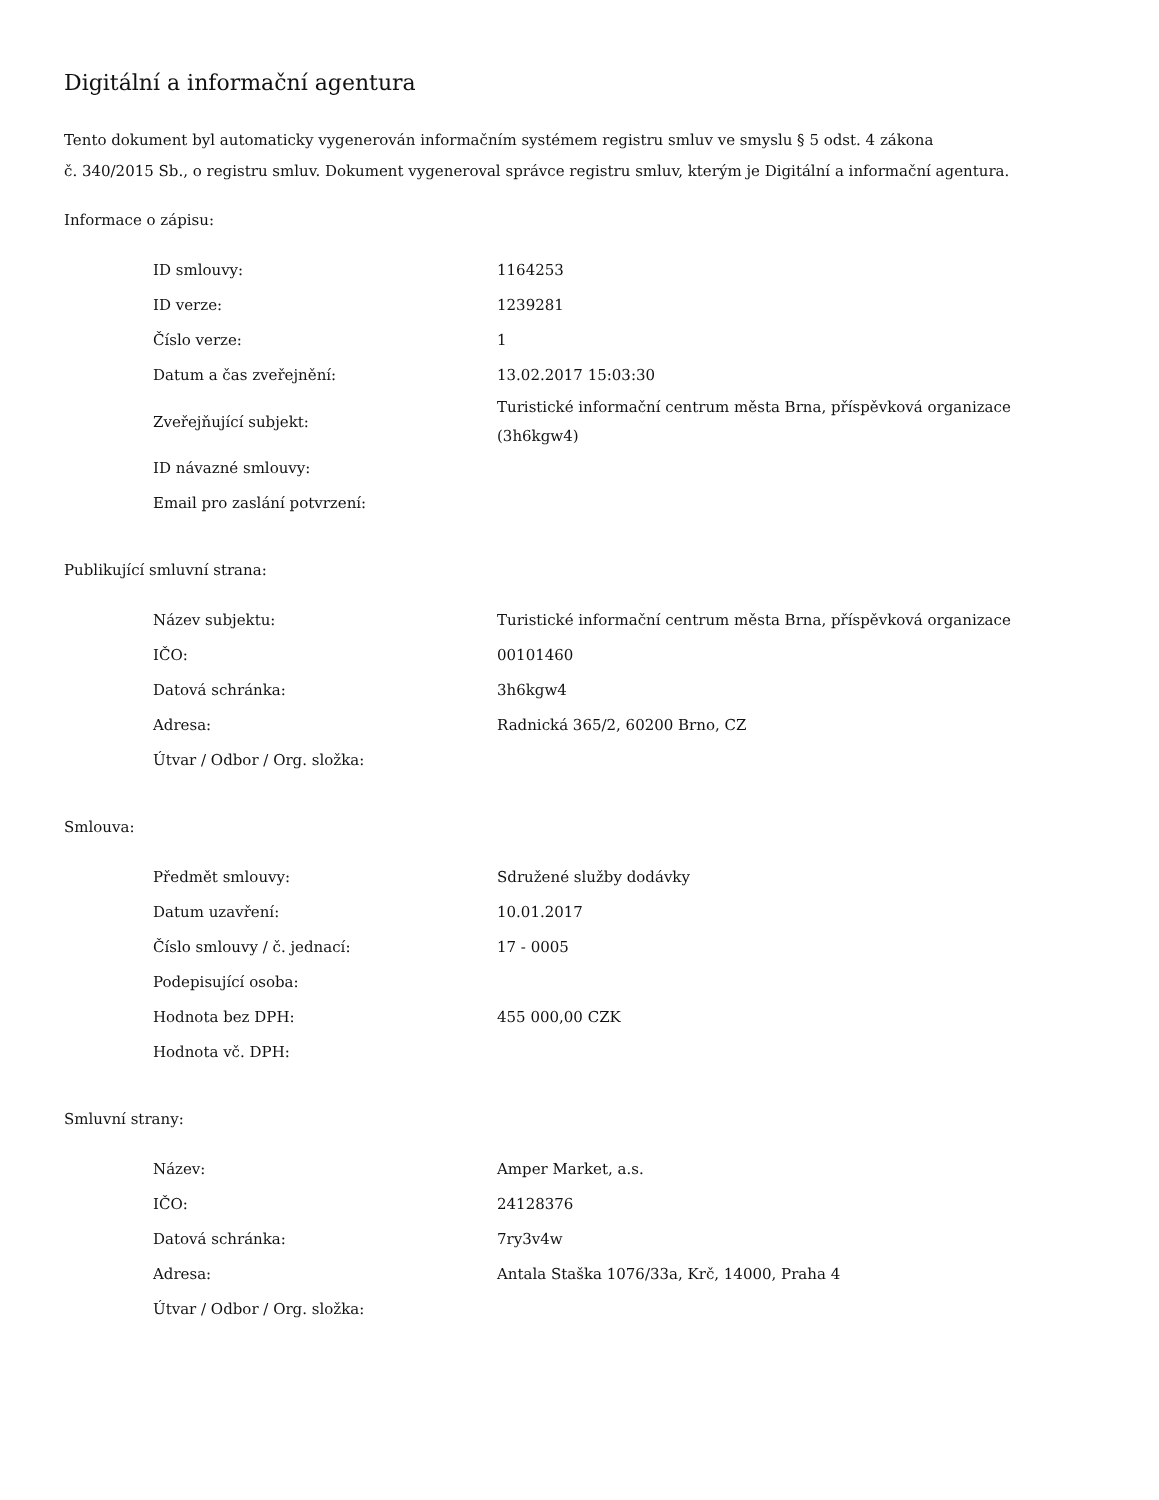Digitální a informační agentura
Tento dokument byl automaticky vygenerován informačním systémem registru smluv ve smyslu § 5 odst. 4 zákona
č. 340/2015 Sb., o registru smluv. Dokument vygeneroval správce registru smluv, kterým je Digitální a informační agentura.
Informace o zápisu:
| ID smlouvy: | 1164253 |
| ID verze: | 1239281 |
| Číslo verze: | 1 |
| Datum a čas zveřejnění: | 13.02.2017 15:03:30 |
| Zveřejňující subjekt: | Turistické informační centrum města Brna, příspěvková organizace (3h6kgw4) |
| ID návazné smlouvy: | |
| Email pro zaslání potvrzení: | |
Publikující smluvní strana:
| Název subjektu: | Turistické informační centrum města Brna, příspěvková organizace |
| IČO: | 00101460 |
| Datová schránka: | 3h6kgw4 |
| Adresa: | Radnická 365/2, 60200 Brno, CZ |
| Útvar / Odbor / Org. složka: | |
Smlouva:
| Předmět smlouvy: | Sdružené služby dodávky |
| Datum uzavření: | 10.01.2017 |
| Číslo smlouvy / č. jednací: | 17 - 0005 |
| Podepisující osoba: | |
| Hodnota bez DPH: | 455 000,00 CZK |
| Hodnota vč. DPH: | |
Smluvní strany:
| Název: | Amper Market, a.s. |
| IČO: | 24128376 |
| Datová schránka: | 7ry3v4w |
| Adresa: | Antala Staška 1076/33a, Krč, 14000, Praha 4 |
| Útvar / Odbor / Org. složka: | |